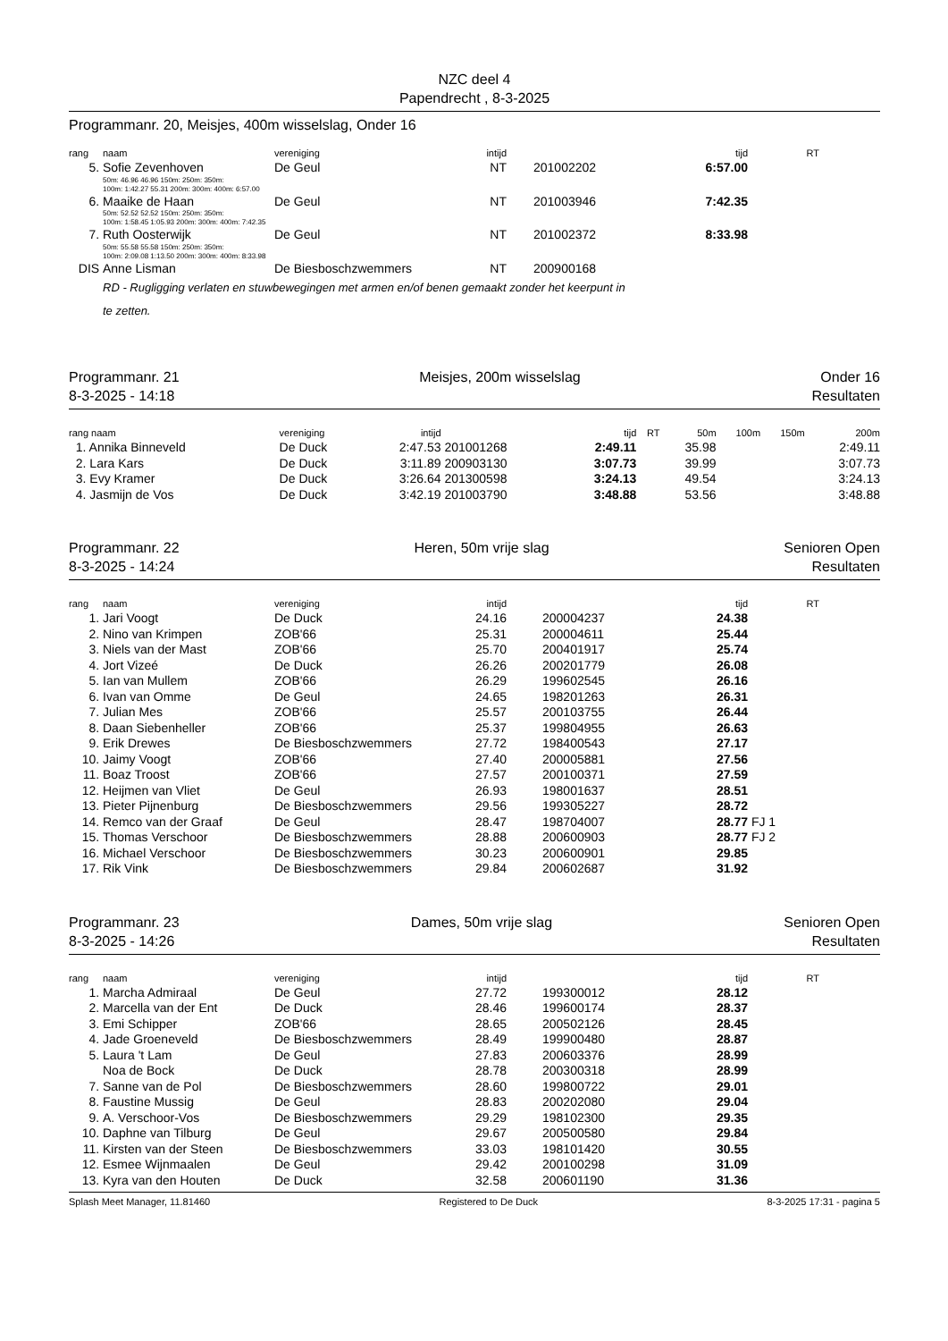NZC deel 4
Papendrecht , 8-3-2025
Programmanr. 20, Meisjes, 400m wisselslag, Onder 16
| rang | naam | vereniging | intijd | | | tijd | RT | |
| --- | --- | --- | --- | --- | --- | --- | --- | --- |
| 5. | Sofie Zevenhoven | De Geul | NT | | 201002202 | 6:57.00 | | |
| | 50m: 46.96 46.96 150m: 250m: 350m: 100m: 1:42.27 55.31 200m: 300m: 400m: 6:57.00 | | | | | | | |
| 6. | Maaike de Haan | De Geul | NT | | 201003946 | 7:42.35 | | |
| | 50m: 52.52 52.52 150m: 250m: 350m: 100m: 1:58.45 1:05.93 200m: 300m: 400m: 7:42.35 | | | | | | | |
| 7. | Ruth Oosterwijk | De Geul | NT | | 201002372 | 8:33.98 | | |
| | 50m: 55.58 55.58 150m: 250m: 350m: 100m: 2:09.08 1:13.50 200m: 300m: 400m: 8:33.98 | | | | | | | |
| DIS | Anne Lisman | De Biesboschzwemmers | NT | | 200900168 | | | |
| | RD - Rugligging verlaten en stuwbewegingen met armen en/of benen gemaakt zonder het keerpunt in te zetten. | | | | | | | |
Programmanr. 21 Meisjes, 200m wisselslag Onder 16
8-3-2025 - 14:18 Resultaten
| rang naam | vereniging | intijd | | tijd | RT | 50m | 100m | 150m | 200m |
| --- | --- | --- | --- | --- | --- | --- | --- | --- | --- |
| 1. Annika Binneveld | De Duck | 2:47.53 | 201001268 | 2:49.11 | | 35.98 | | | 2:49.11 |
| 2. Lara Kars | De Duck | 3:11.89 | 200903130 | 3:07.73 | | 39.99 | | | 3:07.73 |
| 3. Evy Kramer | De Duck | 3:26.64 | 201300598 | 3:24.13 | | 49.54 | | | 3:24.13 |
| 4. Jasmijn de Vos | De Duck | 3:42.19 | 201003790 | 3:48.88 | | 53.56 | | | 3:48.88 |
Programmanr. 22 Heren, 50m vrije slag Senioren Open
8-3-2025 - 14:24 Resultaten
| rang | naam | vereniging | intijd | | | tijd | RT | |
| --- | --- | --- | --- | --- | --- | --- | --- | --- |
| 1. | Jari Voogt | De Duck | 24.16 | | 200004237 | 24.38 | | |
| 2. | Nino van Krimpen | ZOB'66 | 25.31 | | 200004611 | 25.44 | | |
| 3. | Niels van der Mast | ZOB'66 | 25.70 | | 200401917 | 25.74 | | |
| 4. | Jort Vizeé | De Duck | 26.26 | | 200201779 | 26.08 | | |
| 5. | Ian van Mullem | ZOB'66 | 26.29 | | 199602545 | 26.16 | | |
| 6. | Ivan van Omme | De Geul | 24.65 | | 198201263 | 26.31 | | |
| 7. | Julian Mes | ZOB'66 | 25.57 | | 200103755 | 26.44 | | |
| 8. | Daan Siebenheller | ZOB'66 | 25.37 | | 199804955 | 26.63 | | |
| 9. | Erik Drewes | De Biesboschzwemmers | 27.72 | | 198400543 | 27.17 | | |
| 10. | Jaimy Voogt | ZOB'66 | 27.40 | | 200005881 | 27.56 | | |
| 11. | Boaz Troost | ZOB'66 | 27.57 | | 200100371 | 27.59 | | |
| 12. | Heijmen van Vliet | De Geul | 26.93 | | 198001637 | 28.51 | | |
| 13. | Pieter Pijnenburg | De Biesboschzwemmers | 29.56 | | 199305227 | 28.72 | | |
| 14. | Remco van der Graaf | De Geul | 28.47 | | 198704007 | 28.77 | FJ 1 | |
| 15. | Thomas Verschoor | De Biesboschzwemmers | 28.88 | | 200600903 | 28.77 | FJ 2 | |
| 16. | Michael Verschoor | De Biesboschzwemmers | 30.23 | | 200600901 | 29.85 | | |
| 17. | Rik Vink | De Biesboschzwemmers | 29.84 | | 200602687 | 31.92 | | |
Programmanr. 23 Dames, 50m vrije slag Senioren Open
8-3-2025 - 14:26 Resultaten
| rang | naam | vereniging | intijd | | | tijd | RT | |
| --- | --- | --- | --- | --- | --- | --- | --- | --- |
| 1. | Marcha Admiraal | De Geul | 27.72 | | 199300012 | 28.12 | | |
| 2. | Marcella van der Ent | De Duck | 28.46 | | 199600174 | 28.37 | | |
| 3. | Emi Schipper | ZOB'66 | 28.65 | | 200502126 | 28.45 | | |
| 4. | Jade Groeneveld | De Biesboschzwemmers | 28.49 | | 199900480 | 28.87 | | |
| 5. | Laura 't Lam | De Geul | 27.83 | | 200603376 | 28.99 | | |
| | Noa de Bock | De Duck | 28.78 | | 200300318 | 28.99 | | |
| 7. | Sanne van de Pol | De Biesboschzwemmers | 28.60 | | 199800722 | 29.01 | | |
| 8. | Faustine Mussig | De Geul | 28.83 | | 200202080 | 29.04 | | |
| 9. | A. Verschoor-Vos | De Biesboschzwemmers | 29.29 | | 198102300 | 29.35 | | |
| 10. | Daphne van Tilburg | De Geul | 29.67 | | 200500580 | 29.84 | | |
| 11. | Kirsten van der Steen | De Biesboschzwemmers | 33.03 | | 198101420 | 30.55 | | |
| 12. | Esmee Wijnmaalen | De Geul | 29.42 | | 200100298 | 31.09 | | |
| 13. | Kyra van den Houten | De Duck | 32.58 | | 200601190 | 31.36 | | |
Splash Meet Manager, 11.81460 Registered to De Duck 8-3-2025 17:31 - pagina 5